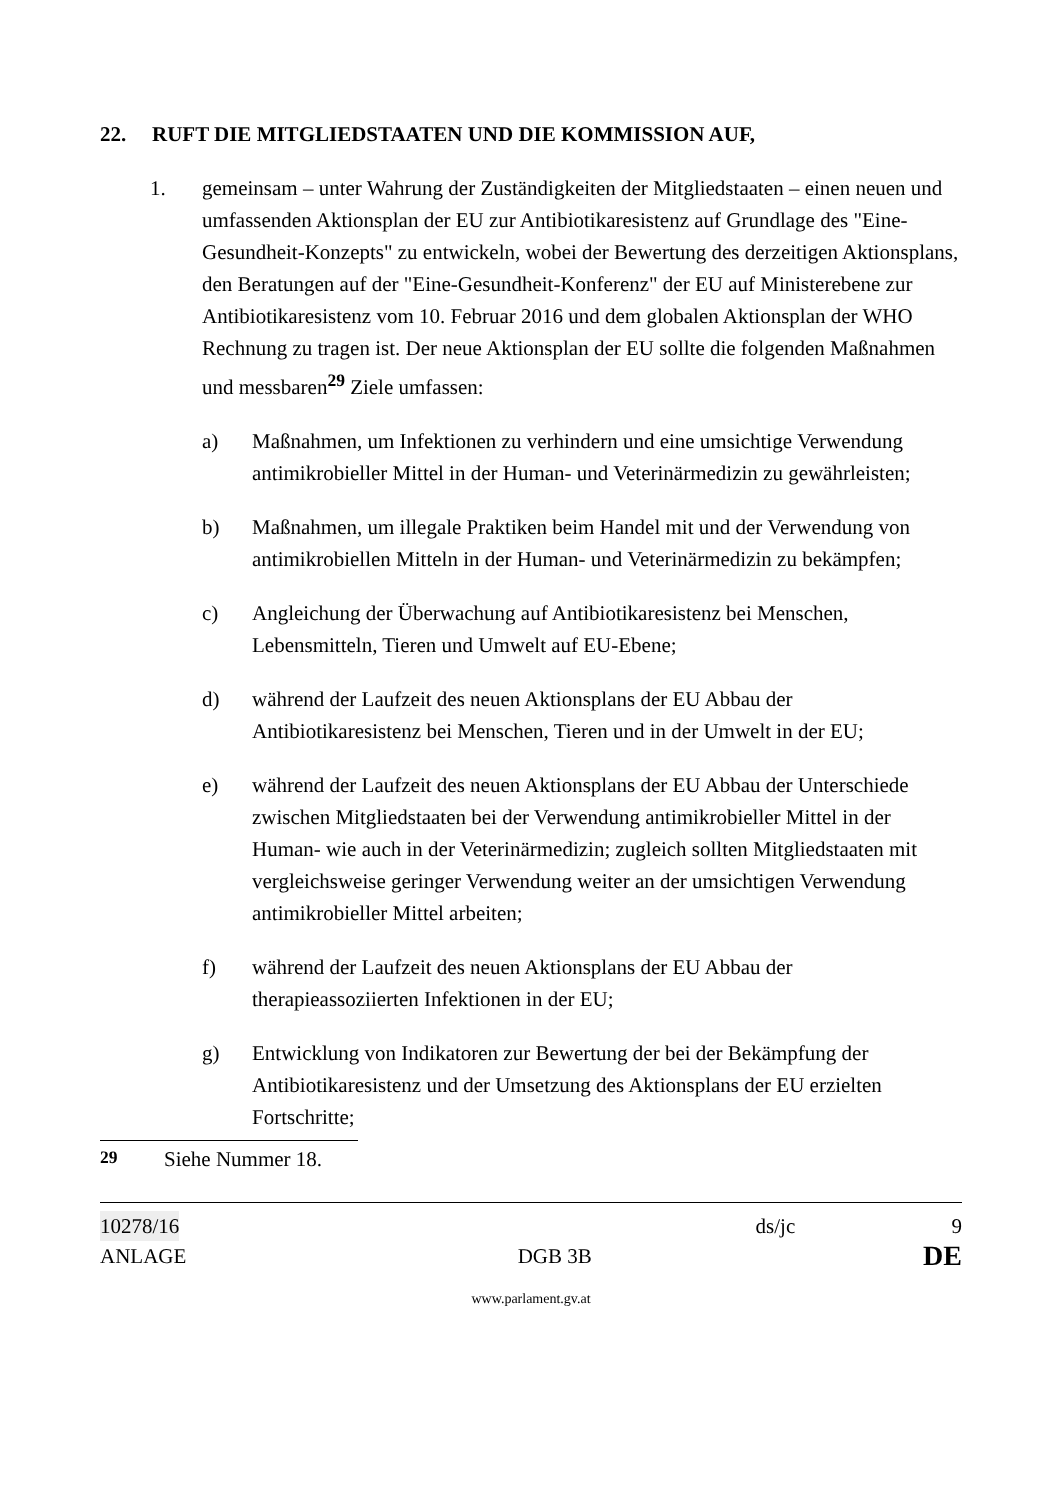22. RUFT DIE MITGLIEDSTAATEN UND DIE KOMMISSION AUF,
1. gemeinsam – unter Wahrung der Zuständigkeiten der Mitgliedstaaten – einen neuen und umfassenden Aktionsplan der EU zur Antibiotikaresistenz auf Grundlage des "Eine-Gesundheit-Konzepts" zu entwickeln, wobei der Bewertung des derzeitigen Aktionsplans, den Beratungen auf der "Eine-Gesundheit-Konferenz" der EU auf Ministerebene zur Antibiotikaresistenz vom 10. Februar 2016 und dem globalen Aktionsplan der WHO Rechnung zu tragen ist. Der neue Aktionsplan der EU sollte die folgenden Maßnahmen und messbaren<sup>29</sup> Ziele umfassen:
a) Maßnahmen, um Infektionen zu verhindern und eine umsichtige Verwendung antimikrobieller Mittel in der Human- und Veterinärmedizin zu gewährleisten;
b) Maßnahmen, um illegale Praktiken beim Handel mit und der Verwendung von antimikrobiellen Mitteln in der Human- und Veterinärmedizin zu bekämpfen;
c) Angleichung der Überwachung auf Antibiotikaresistenz bei Menschen, Lebensmitteln, Tieren und Umwelt auf EU-Ebene;
d) während der Laufzeit des neuen Aktionsplans der EU Abbau der Antibiotikaresistenz bei Menschen, Tieren und in der Umwelt in der EU;
e) während der Laufzeit des neuen Aktionsplans der EU Abbau der Unterschiede zwischen Mitgliedstaaten bei der Verwendung antimikrobieller Mittel in der Human- wie auch in der Veterinärmedizin; zugleich sollten Mitgliedstaaten mit vergleichsweise geringer Verwendung weiter an der umsichtigen Verwendung antimikrobieller Mittel arbeiten;
f) während der Laufzeit des neuen Aktionsplans der EU Abbau der therapieassoziierten Infektionen in der EU;
g) Entwicklung von Indikatoren zur Bewertung der bei der Bekämpfung der Antibiotikaresistenz und der Umsetzung des Aktionsplans der EU erzielten Fortschritte;
<sup>29</sup> Siehe Nummer 18.
10278/16 ds/jc 9
ANLAGE DGB 3B DE
www.parlament.gv.at